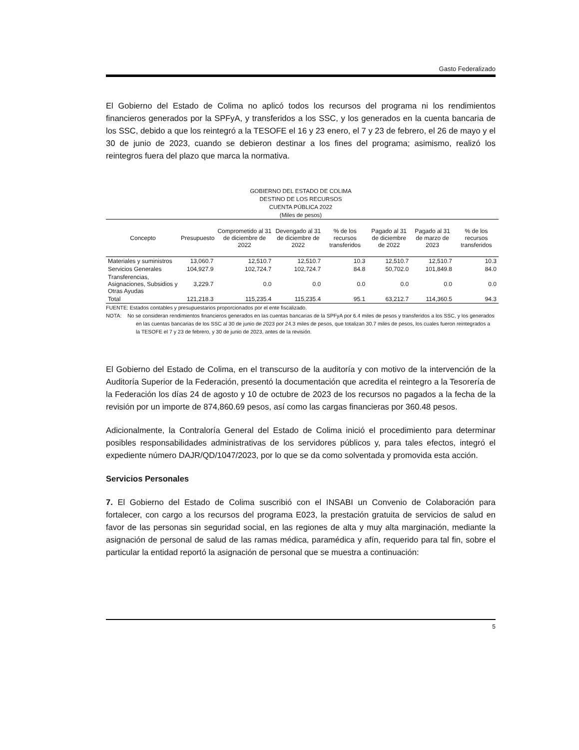Gasto Federalizado
El Gobierno del Estado de Colima no aplicó todos los recursos del programa ni los rendimientos financieros generados por la SPFyA, y transferidos a los SSC, y los generados en la cuenta bancaria de los SSC, debido a que los reintegró a la TESOFE el 16 y 23 enero, el 7 y 23 de febrero, el 26 de mayo y el 30 de junio de 2023, cuando se debieron destinar a los fines del programa; asimismo, realizó los reintegros fuera del plazo que marca la normativa.
GOBIERNO DEL ESTADO DE COLIMA
DESTINO DE LOS RECURSOS
CUENTA PÚBLICA 2022
(Miles de pesos)
| Concepto | Presupuesto | Comprometido al 31 de diciembre de 2022 | Devengado al 31 de diciembre de 2022 | % de los recursos transferidos | Pagado al 31 de diciembre de 2022 | Pagado al 31 de marzo de 2023 | % de los recursos transferidos |
| --- | --- | --- | --- | --- | --- | --- | --- |
| Materiales y suministros | 13,060.7 | 12,510.7 | 12,510.7 | 10.3 | 12,510.7 | 12,510.7 | 10.3 |
| Servicios Generales | 104,927.9 | 102,724.7 | 102,724.7 | 84.8 | 50,702.0 | 101,849.8 | 84.0 |
| Transferencias, Asignaciones, Subsidios y Otras Ayudas | 3,229.7 | 0.0 | 0.0 | 0.0 | 0.0 | 0.0 | 0.0 |
| Total | 121,218.3 | 115,235.4 | 115,235.4 | 95.1 | 63,212.7 | 114,360.5 | 94.3 |
FUENTE: Estados contables y presupuestarios proporcionados por el ente fiscalizado.
NOTA: No se consideran rendimientos financieros generados en las cuentas bancarias de la SPFyA por 6.4 miles de pesos y transferidos a los SSC, y los generados en las cuentas bancarias de los SSC al 30 de junio de 2023 por 24.3 miles de pesos, que totalizan 30.7 miles de pesos, los cuales fueron reintegrados a la TESOFE el 7 y 23 de febrero, y 30 de junio de 2023, antes de la revisión.
El Gobierno del Estado de Colima, en el transcurso de la auditoría y con motivo de la intervención de la Auditoría Superior de la Federación, presentó la documentación que acredita el reintegro a la Tesorería de la Federación los días 24 de agosto y 10 de octubre de 2023 de los recursos no pagados a la fecha de la revisión por un importe de 874,860.69 pesos, así como las cargas financieras por 360.48 pesos.
Adicionalmente, la Contraloría General del Estado de Colima inició el procedimiento para determinar posibles responsabilidades administrativas de los servidores públicos y, para tales efectos, integró el expediente número DAJR/QD/1047/2023, por lo que se da como solventada y promovida esta acción.
Servicios Personales
7. El Gobierno del Estado de Colima suscribió con el INSABI un Convenio de Colaboración para fortalecer, con cargo a los recursos del programa E023, la prestación gratuita de servicios de salud en favor de las personas sin seguridad social, en las regiones de alta y muy alta marginación, mediante la asignación de personal de salud de las ramas médica, paramédica y afín, requerido para tal fin, sobre el particular la entidad reportó la asignación de personal que se muestra a continuación:
5